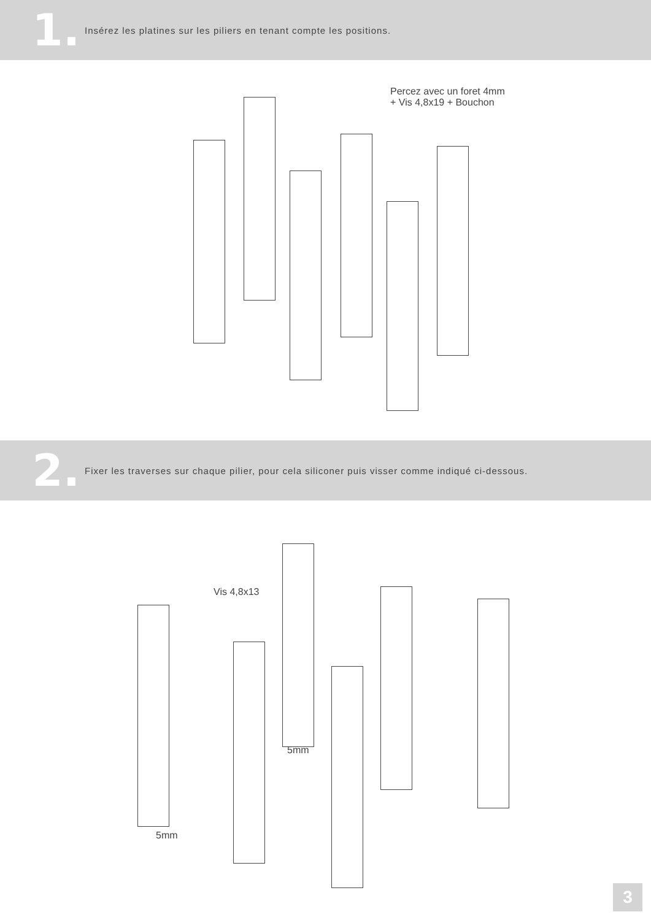1.
Insérez les platines sur les piliers en tenant compte les positions.
Percez avec un foret 4mm
+ Vis 4,8x19 + Bouchon
2.
Fixer les traverses sur chaque pilier, pour cela siliconer puis visser comme indiqué ci-dessous.
Vis 4,8x13
5mm
5mm
3